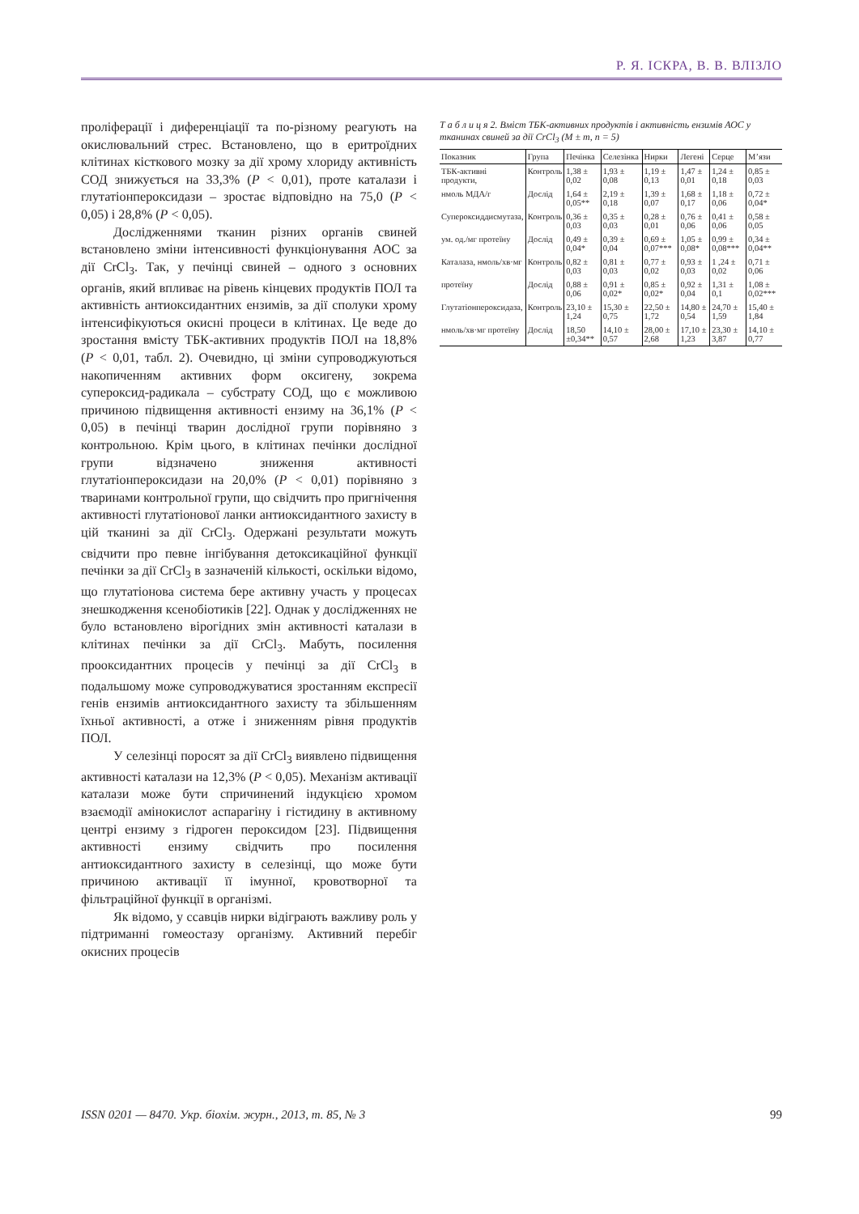Р. Я. ІСКРА, В. В. ВЛІЗЛО
проліферації і диференціації та по-різному реагують на окислювальний стрес. Встановлено, що в еритроїдних клітинах кісткового мозку за дії хрому хлориду активність СОД знижується на 33,3% (P < 0,01), проте каталази і глутатіонпероксидази – зростає відповідно на 75,0 (P < 0,05) і 28,8% (P < 0,05).
Дослідженнями тканин різних органів свиней встановлено зміни інтенсивності функціонування АОС за дії CrCl<sub>3</sub>. Так, у печінці свиней – одного з основних органів, який впливає на рівень кінцевих продуктів ПОЛ та активність антиоксидантних ензимів, за дії сполуки хрому інтенсифікуються окисні процеси в клітинах. Це веде до зростання вмісту ТБК-активних продуктів ПОЛ на 18,8% (P < 0,01, табл. 2). Очевидно, ці зміни супроводжуються накопиченням активних форм оксигену, зокрема супероксид-радикала – субстрату СОД, що є можливою причиною підвищення активності ензиму на 36,1% (P < 0,05) в печінці тварин дослідної групи порівняно з контрольною. Крім цього, в клітинах печінки дослідної групи відзначено зниження активності глутатіонпероксидази на 20,0% (P < 0,01) порівняно з тваринами контрольної групи, що свідчить про пригнічення активності глутатіонової ланки антиоксидантного захисту в цій тканині за дії CrCl<sub>3</sub>. Одержані результати можуть свідчити про певне інгібування детоксикаційної функції печінки за дії CrCl<sub>3</sub> в зазначеній кількості, оскільки відомо, що глутатіонова система бере активну участь у процесах знешкодження ксенобіотиків [22]. Однак у дослідженнях не було встановлено вірогідних змін активності каталази в клітинах печінки за дії CrCl<sub>3</sub>. Мабуть, посилення прооксидантних процесів у печінці за дії CrCl<sub>3</sub> в подальшому може супроводжуватися зростанням експресії генів ензимів антиоксидантного захисту та збільшенням їхньої активності, а отже і зниженням рівня продуктів ПОЛ.
У селезінці поросят за дії CrCl<sub>3</sub> виявлено підвищення активності каталази на 12,3% (P < 0,05). Механізм активації каталази може бути спричинений індукцією хромом взаємодії амінокислот аспарагіну і гістидину в активному центрі ензиму з гідроген пероксидом [23]. Підвищення активності ензиму свідчить про посилення антиоксидантного захисту в селезінці, що може бути причиною активації її імунної, кровотворної та фільтраційної функції в організмі.
Як відомо, у ссавців нирки відіграють важливу роль у підтриманні гомеостазу організму. Активний перебіг окисних процесів
Т а б л и ц я 2. Вміст ТБК-активних продуктів і активність ензимів АОС у тканинах свиней за дії CrCl<sub>3</sub> (M ± m, n = 5)
| Показник | Група | Печінка | Селезінка | Нирки | Легені | Серце | М’язи |
| --- | --- | --- | --- | --- | --- | --- | --- |
| ТБК-активні продукти, | Контроль | 1,38 ± 0,02 | 1,93 ± 0,08 | 1,19 ± 0,13 | 1,47 ± 0,01 | 1,24 ± 0,18 | 0,85 ± 0,03 |
| нмоль МДА/г | Дослід | 1,64 ± 0,05** | 2,19 ± 0,18 | 1,39 ± 0,07 | 1,68 ± 0,17 | 1,18 ± 0,06 | 0,72 ± 0,04* |
| Супероксиддисмутаза, | Контроль | 0,36 ± 0,03 | 0,35 ± 0,03 | 0,28 ± 0,01 | 0,76 ± 0,06 | 0,41 ± 0,06 | 0,58 ± 0,05 |
| ум. од./мг протеїну | Дослід | 0,49 ± 0,04* | 0,39 ± 0,04 | 0,69 ± 0,07*** | 1,05 ± 0,08* | 0,99 ± 0,08*** | 0,34 ± 0,04** |
| Каталаза, нмоль/хв·мг | Контроль | 0,82 ± 0,03 | 0,81 ± 0,03 | 0,77 ± 0,02 | 0,93 ± 0,03 | 1 ,24 ± 0,02 | 0,71 ± 0,06 |
| протеїну | Дослід | 0,88 ± 0,06 | 0,91 ± 0,02* | 0,85 ± 0,02* | 0,92 ± 0,04 | 1,31 ± 0,1 | 1,08 ± 0,02*** |
| Глутатіонпероксидаза, | Контроль | 23,10 ± 1,24 | 15,30 ± 0,75 | 22,50 ± 1,72 | 14,80 ± 0,54 | 24,70 ± 1,59 | 15,40 ± 1,84 |
| нмоль/хв·мг протеїну | Дослід | 18,50 ±0,34** | 14,10 ± 0,57 | 28,00 ± 2,68 | 17,10 ± 1,23 | 23,30 ± 3,87 | 14,10 ± 0,77 |
ISSN 0201 — 8470. Укр. біохім. журн., 2013, т. 85, № 3 99